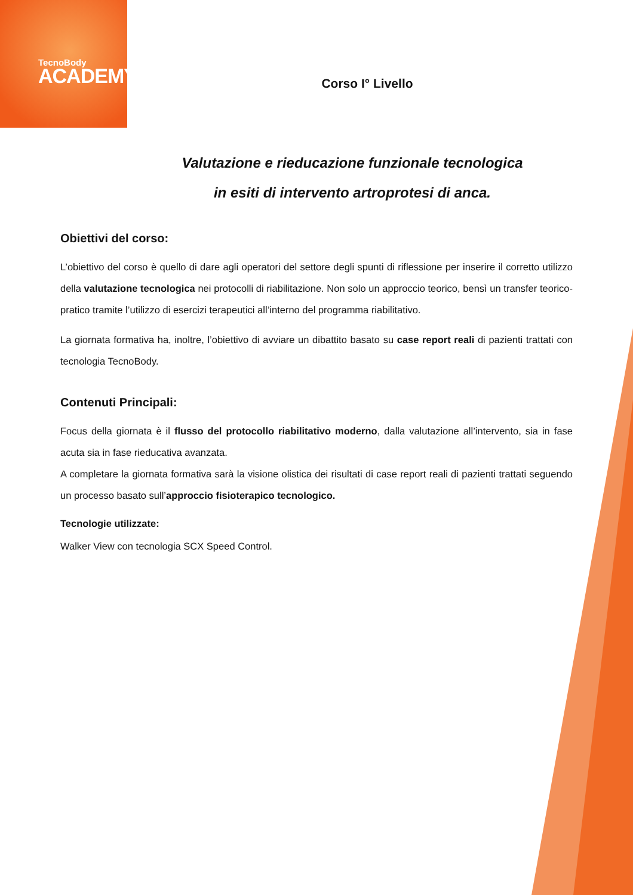TecnoBody
ACADEMY
Corso I° Livello
Valutazione e rieducazione funzionale tecnologica
in esiti di intervento artroprotesi di anca.
Obiettivi del corso:
L’obiettivo del corso è quello di dare agli operatori del settore degli spunti di riflessione per inserire il corretto utilizzo della valutazione tecnologica nei protocolli di riabilitazione. Non solo un approccio teorico, bensì un transfer teorico-pratico tramite l’utilizzo di esercizi terapeutici all’interno del programma riabilitativo.
La giornata formativa ha, inoltre, l’obiettivo di avviare un dibattito basato su case report reali di pazienti trattati con tecnologia TecnoBody.
Contenuti Principali:
Focus della giornata è il flusso del protocollo riabilitativo moderno, dalla valutazione all’intervento, sia in fase acuta sia in fase rieducativa avanzata.
A completare la giornata formativa sarà la visione olistica dei risultati di case report reali di pazienti trattati seguendo un processo basato sull’approccio fisioterapico tecnologico.
Tecnologie utilizzate:
Walker View con tecnologia SCX Speed Control.